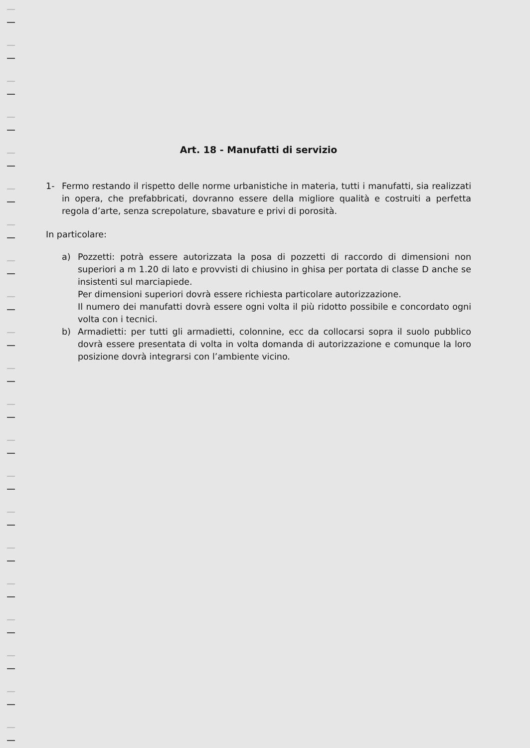Art. 18 - Manufatti di servizio
1- Fermo restando il rispetto delle norme urbanistiche in materia, tutti i manufatti, sia realizzati in opera, che prefabbricati, dovranno essere della migliore qualità e costruiti a perfetta regola d’arte, senza screpolature, sbavature e privi di porosità.
In particolare:
a) Pozzetti: potrà essere autorizzata la posa di pozzetti di raccordo di dimensioni non superiori a m 1.20 di lato e provvisti di chiusino in ghisa per portata di classe D anche se insistenti sul marciapiede.
Per dimensioni superiori dovrà essere richiesta particolare autorizzazione.
Il numero dei manufatti dovrà essere ogni volta il più ridotto possibile e concordato ogni volta con i tecnici.
b) Armadietti: per tutti gli armadietti, colonnine, ecc da collocarsi sopra il suolo pubblico dovrà essere presentata di volta in volta domanda di autorizzazione e comunque la loro posizione dovrà integrarsi con l’ambiente vicino.